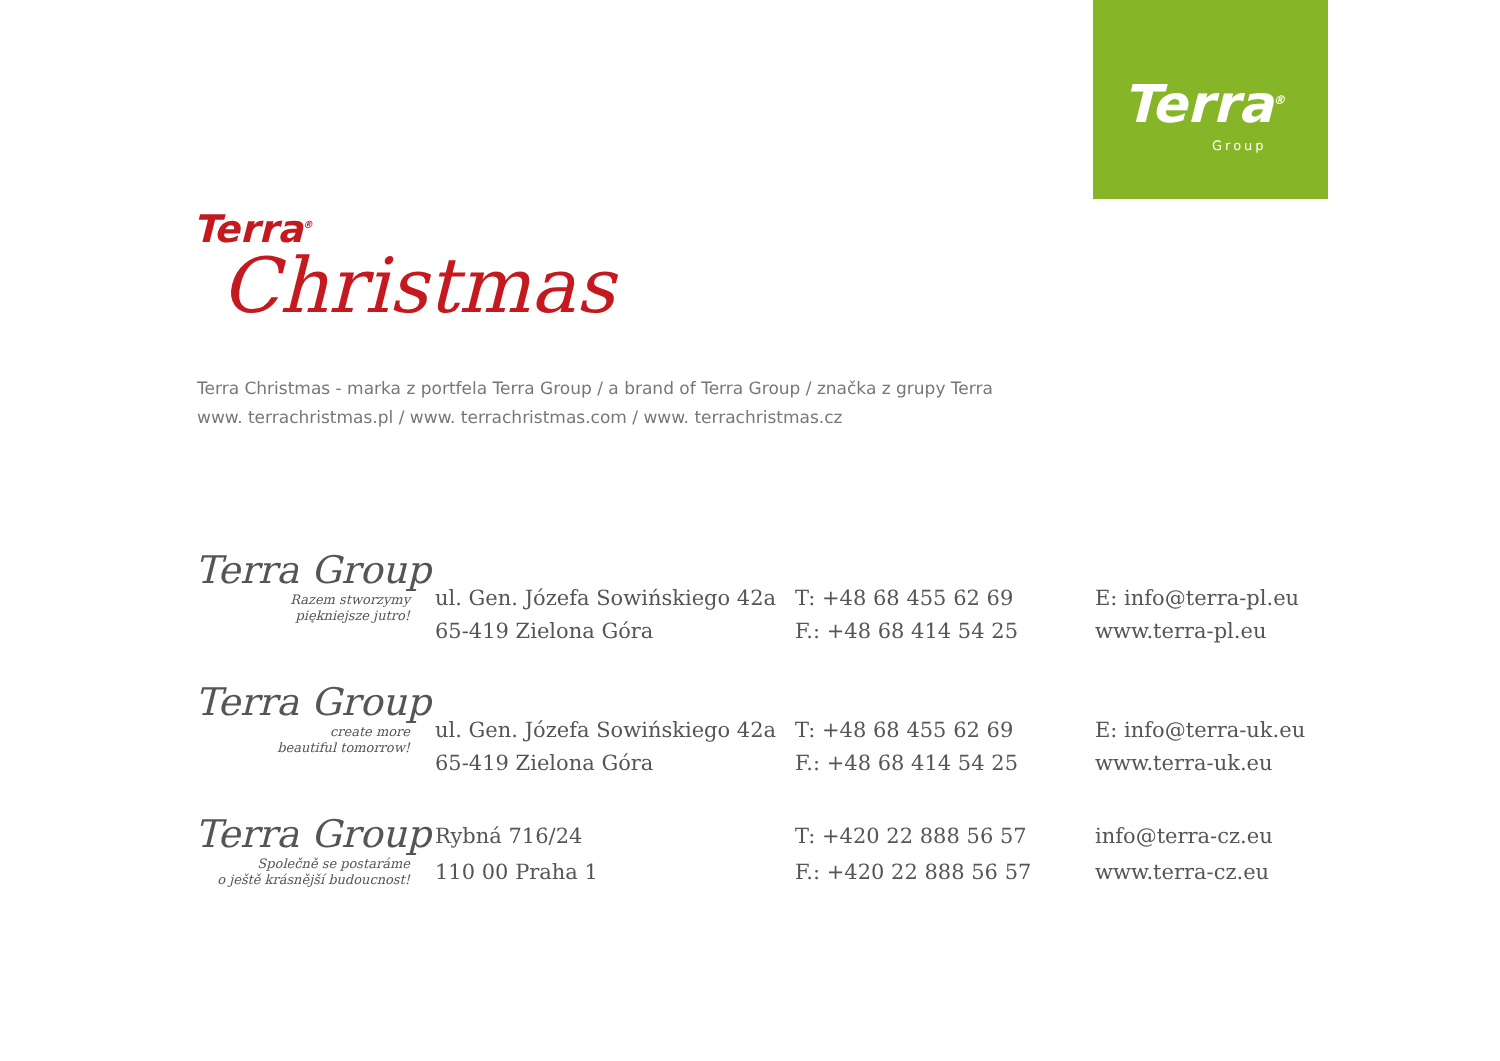Terra<sup>®</sup>
Group
Terra<sup>®</sup>
Christmas
Terra Christmas - marka z portfela Terra Group / a brand of Terra Group / značka z grupy Terra
www. terrachristmas.pl / www. terrachristmas.com / www. terrachristmas.cz
Terra Group
Razem stworzymy
piękniejsze jutro!
ul. Gen. Józefa Sowińskiego 42a
65-419 Zielona Góra
T: +48 68 455 62 69
F.: +48 68 414 54 25
E: info@terra-pl.eu
www.terra-pl.eu
Terra Group
create more
beautiful tomorrow!
ul. Gen. Józefa Sowińskiego 42a
65-419 Zielona Góra
T: +48 68 455 62 69
F.: +48 68 414 54 25
E: info@terra-uk.eu
www.terra-uk.eu
Terra Group
Společně se postaráme
o ještě krásnější budoucnost!
Rybná 716/24
110 00 Praha 1
T: +420 22 888 56 57
F.: +420 22 888 56 57
info@terra-cz.eu
www.terra-cz.eu